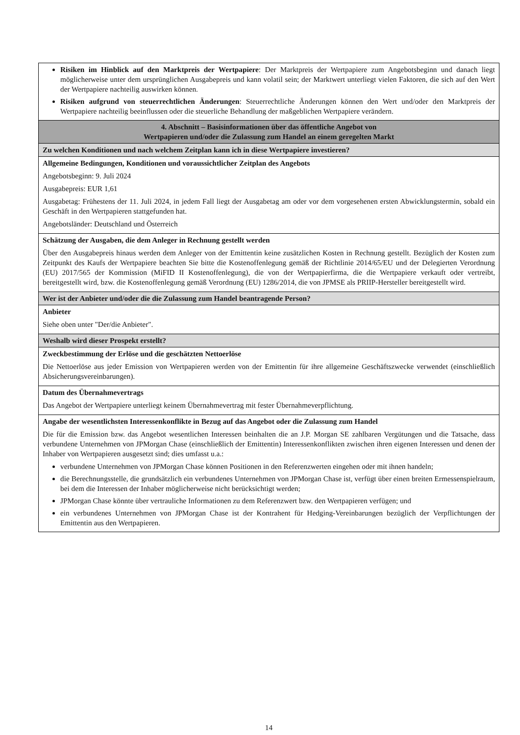| Risiken im Hinblick auf den Marktpreis der Wertpapiere : Der Marktpreis der Wertpapiere zum Angebotsbeginn und danach liegt möglicherweise unter dem ursprünglichen Ausgabepreis und kann volatil sein; der Marktwert unterliegt vielen Faktoren, die sich auf den Wert der Wertpapiere nachteilig auswirken können. Risiken aufgrund von steuerrechtlichen Änderungen : Steuerrechtliche Änderungen können den Wert und/oder den Marktpreis der Wertpapiere nachteilig beeinflussen oder die steuerliche Behandlung der maßgeblichen Wertpapiere verändern. |
| 4. Abschnitt – Basisinformationen über das öffentliche Angebot von Wertpapieren und/oder die Zulassung zum Handel an einem geregelten Markt |
| Zu welchen Konditionen und nach welchem Zeitplan kann ich in diese Wertpapiere investieren? |
| Allgemeine Bedingungen, Konditionen und voraussichtlicher Zeitplan des Angebots Angebotsbeginn: 9. Juli 2024 Ausgabepreis: EUR 1,61 Ausgabetag: Frühestens der 11. Juli 2024, in jedem Fall liegt der Ausgabetag am oder vor dem vorgesehenen ersten Abwicklungstermin, sobald ein Geschäft in den Wertpapieren stattgefunden hat. Angebotsländer: Deutschland und Österreich |
| Schätzung der Ausgaben, die dem Anleger in Rechnung gestellt werden Über den Ausgabepreis hinaus werden dem Anleger von der Emittentin keine zusätzlichen Kosten in Rechnung gestellt. Bezüglich der Kosten zum Zeitpunkt des Kaufs der Wertpapiere beachten Sie bitte die Kostenoffenlegung gemäß der Richtlinie 2014/65/EU und der Delegierten Verordnung (EU) 2017/565 der Kommission (MiFID II Kostenoffenlegung), die von der Wertpapierfirma, die die Wertpapiere verkauft oder vertreibt, bereitgestellt wird, bzw. die Kostenoffenlegung gemäß Verordnung (EU) 1286/2014, die von JPMSE als PRIIP-Hersteller bereitgestellt wird. |
| Wer ist der Anbieter und/oder die die Zulassung zum Handel beantragende Person? |
| Anbieter Siehe oben unter "Der/die Anbieter". |
| Weshalb wird dieser Prospekt erstellt? |
| Zweckbestimmung der Erlöse und die geschätzten Nettoerlöse Die Nettoerlöse aus jeder Emission von Wertpapieren werden von der Emittentin für ihre allgemeine Geschäftszwecke verwendet (einschließlich Absicherungsvereinbarungen). |
| Datum des Übernahmevertrags Das Angebot der Wertpapiere unterliegt keinem Übernahmevertrag mit fester Übernahmeverpflichtung. |
| Angabe der wesentlichsten Interessenkonflikte in Bezug auf das Angebot oder die Zulassung zum Handel Die für die Emission bzw. das Angebot wesentlichen Interessen beinhalten die an J.P. Morgan SE zahlbaren Vergütungen und die Tatsache, dass verbundene Unternehmen von JPMorgan Chase (einschließlich der Emittentin) Interessenkonflikten zwischen ihren eigenen Interessen und denen der Inhaber von Wertpapieren ausgesetzt sind; dies umfasst u.a.: verbundene Unternehmen von JPMorgan Chase können Positionen in den Referenzwerten eingehen oder mit ihnen handeln; die Berechnungsstelle, die grundsätzlich ein verbundenes Unternehmen von JPMorgan Chase ist, verfügt über einen breiten Ermessenspielraum, bei dem die Interessen der Inhaber möglicherweise nicht berücksichtigt werden; JPMorgan Chase könnte über vertrauliche Informationen zu dem Referenzwert bzw. den Wertpapieren verfügen; und ein verbundenes Unternehmen von JPMorgan Chase ist der Kontrahent für Hedging-Vereinbarungen bezüglich der Verpflichtungen der Emittentin aus den Wertpapieren. |
14